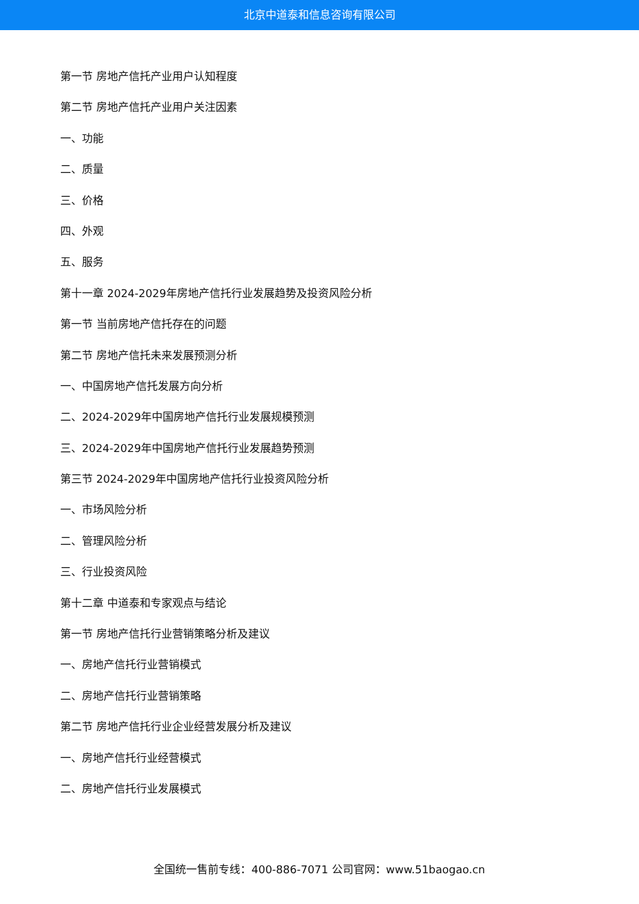北京中道泰和信息咨询有限公司
第一节 房地产信托产业用户认知程度
第二节 房地产信托产业用户关注因素
一、功能
二、质量
三、价格
四、外观
五、服务
第十一章 2024-2029年房地产信托行业发展趋势及投资风险分析
第一节 当前房地产信托存在的问题
第二节 房地产信托未来发展预测分析
一、中国房地产信托发展方向分析
二、2024-2029年中国房地产信托行业发展规模预测
三、2024-2029年中国房地产信托行业发展趋势预测
第三节 2024-2029年中国房地产信托行业投资风险分析
一、市场风险分析
二、管理风险分析
三、行业投资风险
第十二章 中道泰和专家观点与结论
第一节 房地产信托行业营销策略分析及建议
一、房地产信托行业营销模式
二、房地产信托行业营销策略
第二节 房地产信托行业企业经营发展分析及建议
一、房地产信托行业经营模式
二、房地产信托行业发展模式
全国统一售前专线：400-886-7071 公司官网：www.51baogao.cn